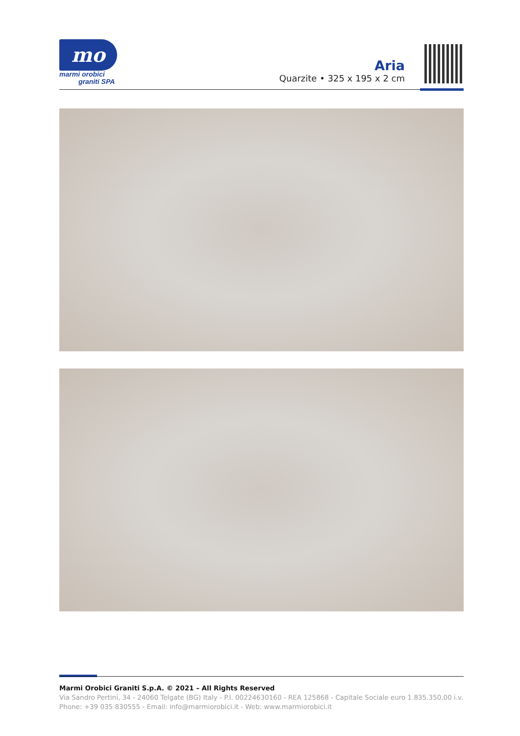mo
marmi orobici
graniti SPA
Aria
Quarzite • 325 x 195 x 2 cm
Marmi Orobici Graniti S.p.A. © 2021 – All Rights Reserved
Via Sandro Pertini, 34 - 24060 Telgate (BG) Italy - P.I. 00224630160 - REA 125868 - Capitale Sociale euro 1.835.350,00 i.v.
Phone: +39 035 830555 - Email: info@marmiorobici.it - Web: www.marmiorobici.it